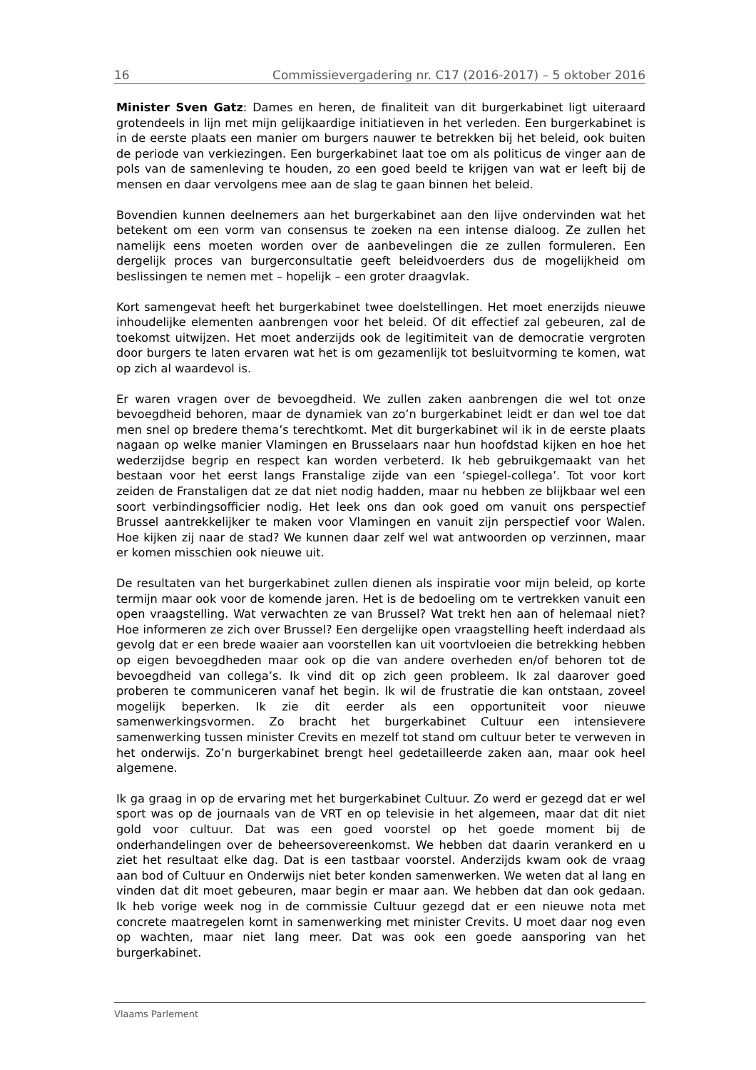16 Commissievergadering nr. C17 (2016-2017) – 5 oktober 2016
Minister Sven Gatz: Dames en heren, de finaliteit van dit burgerkabinet ligt uiteraard grotendeels in lijn met mijn gelijkaardige initiatieven in het verleden. Een burgerkabinet is in de eerste plaats een manier om burgers nauwer te betrekken bij het beleid, ook buiten de periode van verkiezingen. Een burgerkabinet laat toe om als politicus de vinger aan de pols van de samenleving te houden, zo een goed beeld te krijgen van wat er leeft bij de mensen en daar vervolgens mee aan de slag te gaan binnen het beleid.
Bovendien kunnen deelnemers aan het burgerkabinet aan den lijve ondervinden wat het betekent om een vorm van consensus te zoeken na een intense dialoog. Ze zullen het namelijk eens moeten worden over de aanbevelingen die ze zullen formuleren. Een dergelijk proces van burgerconsultatie geeft beleidvoerders dus de mogelijkheid om beslissingen te nemen met – hopelijk – een groter draagvlak.
Kort samengevat heeft het burgerkabinet twee doelstellingen. Het moet enerzijds nieuwe inhoudelijke elementen aanbrengen voor het beleid. Of dit effectief zal gebeuren, zal de toekomst uitwijzen. Het moet anderzijds ook de legitimiteit van de democratie vergroten door burgers te laten ervaren wat het is om gezamenlijk tot besluitvorming te komen, wat op zich al waardevol is.
Er waren vragen over de bevoegdheid. We zullen zaken aanbrengen die wel tot onze bevoegdheid behoren, maar de dynamiek van zo’n burgerkabinet leidt er dan wel toe dat men snel op bredere thema’s terechtkomt. Met dit burgerkabinet wil ik in de eerste plaats nagaan op welke manier Vlamingen en Brusselaars naar hun hoofdstad kijken en hoe het wederzijdse begrip en respect kan worden verbeterd. Ik heb gebruikgemaakt van het bestaan voor het eerst langs Franstalige zijde van een ‘spiegel-collega’. Tot voor kort zeiden de Franstaligen dat ze dat niet nodig hadden, maar nu hebben ze blijkbaar wel een soort verbindingsofficier nodig. Het leek ons dan ook goed om vanuit ons perspectief Brussel aantrekkelijker te maken voor Vlamingen en vanuit zijn perspectief voor Walen. Hoe kijken zij naar de stad? We kunnen daar zelf wel wat antwoorden op verzinnen, maar er komen misschien ook nieuwe uit.
De resultaten van het burgerkabinet zullen dienen als inspiratie voor mijn beleid, op korte termijn maar ook voor de komende jaren. Het is de bedoeling om te vertrekken vanuit een open vraagstelling. Wat verwachten ze van Brussel? Wat trekt hen aan of helemaal niet? Hoe informeren ze zich over Brussel? Een dergelijke open vraagstelling heeft inderdaad als gevolg dat er een brede waaier aan voorstellen kan uit voortvloeien die betrekking hebben op eigen bevoegdheden maar ook op die van andere overheden en/of behoren tot de bevoegdheid van collega’s. Ik vind dit op zich geen probleem. Ik zal daarover goed proberen te communiceren vanaf het begin. Ik wil de frustratie die kan ontstaan, zoveel mogelijk beperken. Ik zie dit eerder als een opportuniteit voor nieuwe samenwerkingsvormen. Zo bracht het burgerkabinet Cultuur een intensievere samenwerking tussen minister Crevits en mezelf tot stand om cultuur beter te verweven in het onderwijs. Zo’n burgerkabinet brengt heel gedetailleerde zaken aan, maar ook heel algemene.
Ik ga graag in op de ervaring met het burgerkabinet Cultuur. Zo werd er gezegd dat er wel sport was op de journaals van de VRT en op televisie in het algemeen, maar dat dit niet gold voor cultuur. Dat was een goed voorstel op het goede moment bij de onderhandelingen over de beheersovereenkomst. We hebben dat daarin verankerd en u ziet het resultaat elke dag. Dat is een tastbaar voorstel. Anderzijds kwam ook de vraag aan bod of Cultuur en Onderwijs niet beter konden samenwerken. We weten dat al lang en vinden dat dit moet gebeuren, maar begin er maar aan. We hebben dat dan ook gedaan. Ik heb vorige week nog in de commissie Cultuur gezegd dat er een nieuwe nota met concrete maatregelen komt in samenwerking met minister Crevits. U moet daar nog even op wachten, maar niet lang meer. Dat was ook een goede aansporing van het burgerkabinet.
Vlaams Parlement